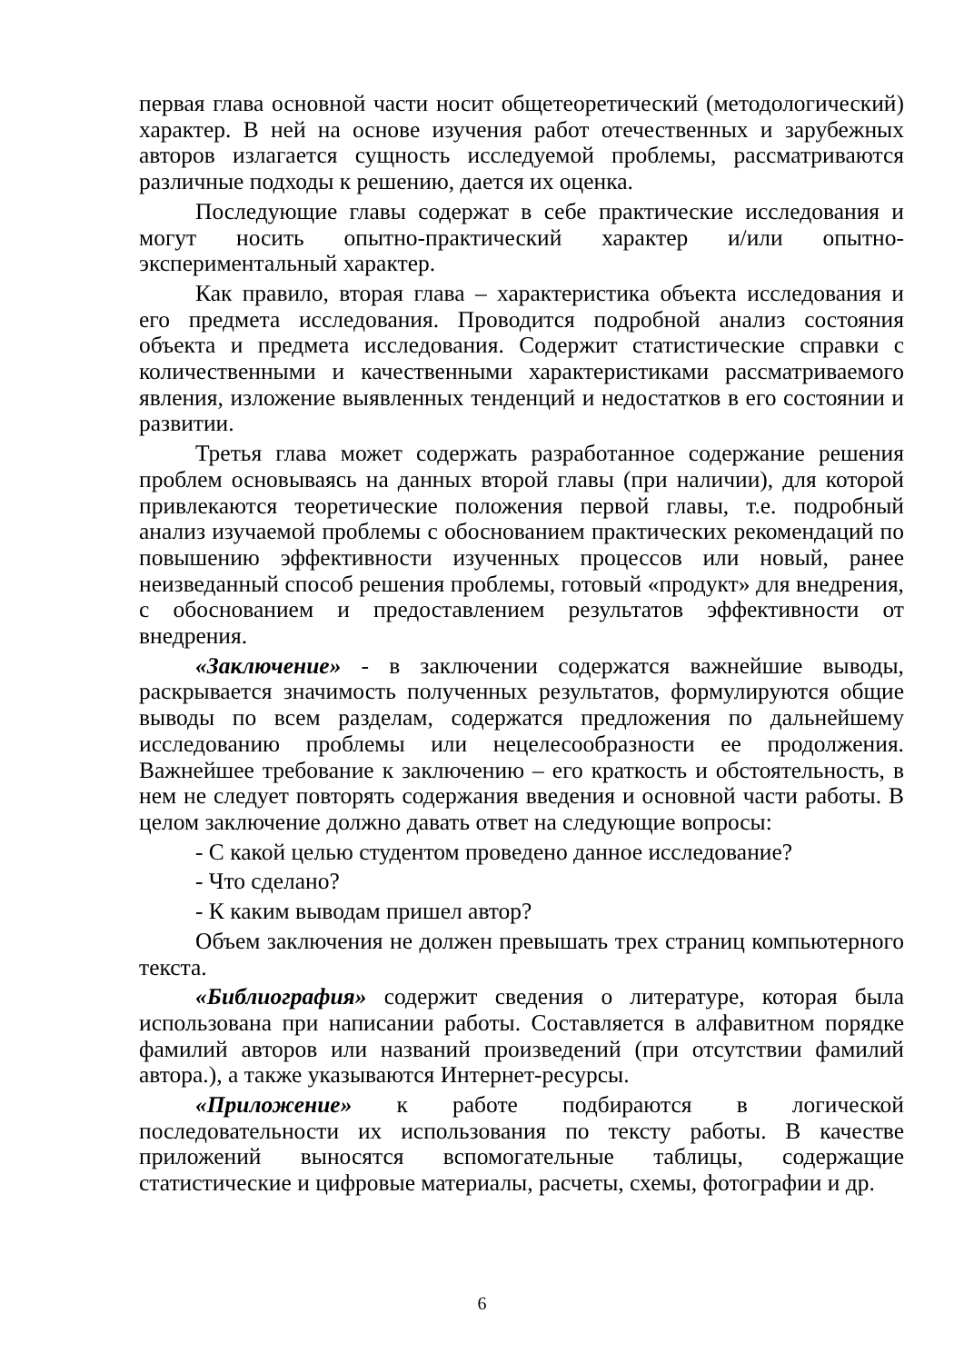первая глава основной части носит общетеоретический (методологический) характер. В ней на основе изучения работ отечественных и зарубежных авторов излагается сущность исследуемой проблемы, рассматриваются различные подходы к решению, дается их оценка.
Последующие главы содержат в себе практические исследования и могут носить опытно-практический характер и/или опытно-экспериментальный характер.
Как правило, вторая глава – характеристика объекта исследования и его предмета исследования. Проводится подробной анализ состояния объекта и предмета исследования. Содержит статистические справки с количественными и качественными характеристиками рассматриваемого явления, изложение выявленных тенденций и недостатков в его состоянии и развитии.
Третья глава может содержать разработанное содержание решения проблем основываясь на данных второй главы (при наличии), для которой привлекаются теоретические положения первой главы, т.е. подробный анализ изучаемой проблемы с обоснованием практических рекомендаций по повышению эффективности изученных процессов или новый, ранее неизведанный способ решения проблемы, готовый «продукт» для внедрения, с обоснованием и предоставлением результатов эффективности от внедрения.
«Заключение» - в заключении содержатся важнейшие выводы, раскрывается значимость полученных результатов, формулируются общие выводы по всем разделам, содержатся предложения по дальнейшему исследованию проблемы или нецелесообразности ее продолжения. Важнейшее требование к заключению – его краткость и обстоятельность, в нем не следует повторять содержания введения и основной части работы. В целом заключение должно давать ответ на следующие вопросы:
- С какой целью студентом проведено данное исследование?
- Что сделано?
- К каким выводам пришел автор?
Объем заключения не должен превышать трех страниц компьютерного текста.
«Библиография» содержит сведения о литературе, которая была использована при написании работы. Составляется в алфавитном порядке фамилий авторов или названий произведений (при отсутствии фамилий автора.), а также указываются Интернет-ресурсы.
«Приложение» к работе подбираются в логической последовательности их использования по тексту работы. В качестве приложений выносятся вспомогательные таблицы, содержащие статистические и цифровые материалы, расчеты, схемы, фотографии и др.
6